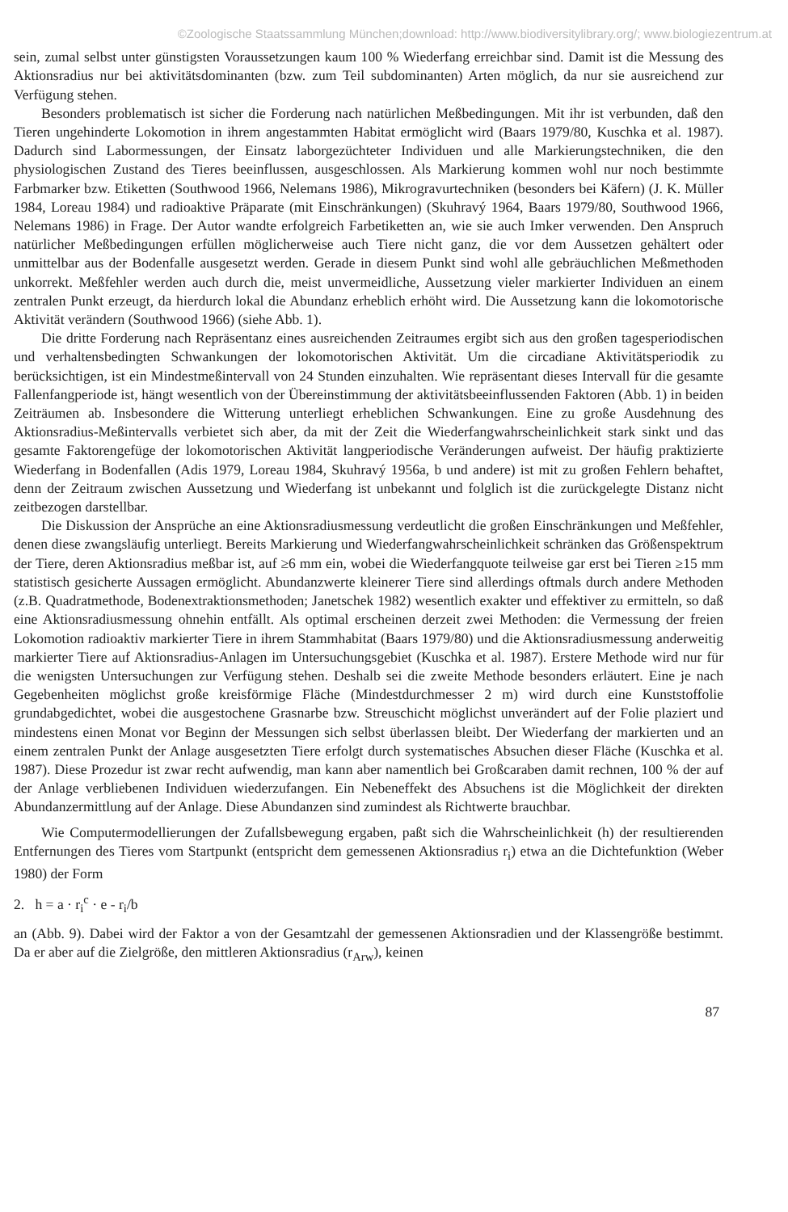©Zoologische Staatssammlung München;download: http://www.biodiversitylibrary.org/; www.biologiezentrum.at
sein, zumal selbst unter günstigsten Voraussetzungen kaum 100 % Wiederfang erreichbar sind. Damit ist die Messung des Aktionsradius nur bei aktivitätsdominanten (bzw. zum Teil subdominanten) Arten möglich, da nur sie ausreichend zur Verfügung stehen.
Besonders problematisch ist sicher die Forderung nach natürlichen Meßbedingungen. Mit ihr ist verbunden, daß den Tieren ungehinderte Lokomotion in ihrem angestammten Habitat ermöglicht wird (Baars 1979/80, Kuschka et al. 1987). Dadurch sind Labormessungen, der Einsatz laborgezüchteter Individuen und alle Markierungstechniken, die den physiologischen Zustand des Tieres beeinflussen, ausgeschlossen. Als Markierung kommen wohl nur noch bestimmte Farbmarker bzw. Etiketten (Southwood 1966, Nelemans 1986), Mikrogravurtechniken (besonders bei Käfern) (J. K. Müller 1984, Loreau 1984) und radioaktive Präparate (mit Einschränkungen) (Skuhravý 1964, Baars 1979/80, Southwood 1966, Nelemans 1986) in Frage. Der Autor wandte erfolgreich Farbetiketten an, wie sie auch Imker verwenden. Den Anspruch natürlicher Meßbedingungen erfüllen möglicherweise auch Tiere nicht ganz, die vor dem Aussetzen gehältert oder unmittelbar aus der Bodenfalle ausgesetzt werden. Gerade in diesem Punkt sind wohl alle gebräuchlichen Meßmethoden unkorrekt. Meßfehler werden auch durch die, meist unvermeidliche, Aussetzung vieler markierter Individuen an einem zentralen Punkt erzeugt, da hierdurch lokal die Abundanz erheblich erhöht wird. Die Aussetzung kann die lokomotorische Aktivität verändern (Southwood 1966) (siehe Abb. 1).
Die dritte Forderung nach Repräsentanz eines ausreichenden Zeitraumes ergibt sich aus den großen tagesperiodischen und verhaltensbedingten Schwankungen der lokomotorischen Aktivität. Um die circadiane Aktivitätsperiodik zu berücksichtigen, ist ein Mindestmeßintervall von 24 Stunden einzuhalten. Wie repräsentant dieses Intervall für die gesamte Fallenfangperiode ist, hängt wesentlich von der Übereinstimmung der aktivitätsbeeinflussenden Faktoren (Abb. 1) in beiden Zeiträumen ab. Insbesondere die Witterung unterliegt erheblichen Schwankungen. Eine zu große Ausdehnung des Aktionsradius-Meßintervalls verbietet sich aber, da mit der Zeit die Wiederfangwahrscheinlichkeit stark sinkt und das gesamte Faktorengefüge der lokomotorischen Aktivität langperiodische Veränderungen aufweist. Der häufig praktizierte Wiederfang in Bodenfallen (Adis 1979, Loreau 1984, Skuhravý 1956a, b und andere) ist mit zu großen Fehlern behaftet, denn der Zeitraum zwischen Aussetzung und Wiederfang ist unbekannt und folglich ist die zurückgelegte Distanz nicht zeitbezogen darstellbar.
Die Diskussion der Ansprüche an eine Aktionsradiusmessung verdeutlicht die großen Einschränkungen und Meßfehler, denen diese zwangsläufig unterliegt. Bereits Markierung und Wiederfangwahrscheinlichkeit schränken das Größenspektrum der Tiere, deren Aktionsradius meßbar ist, auf ≥6 mm ein, wobei die Wiederfangquote teilweise gar erst bei Tieren ≥15 mm statistisch gesicherte Aussagen ermöglicht. Abundanzwerte kleinerer Tiere sind allerdings oftmals durch andere Methoden (z.B. Quadratmethode, Bodenextraktionsmethoden; Janetschek 1982) wesentlich exakter und effektiver zu ermitteln, so daß eine Aktionsradiusmessung ohnehin entfällt. Als optimal erscheinen derzeit zwei Methoden: die Vermessung der freien Lokomotion radioaktiv markierter Tiere in ihrem Stammhabitat (Baars 1979/80) und die Aktionsradiusmessung anderweitig markierter Tiere auf Aktionsradius-Anlagen im Untersuchungsgebiet (Kuschka et al. 1987). Erstere Methode wird nur für die wenigsten Untersuchungen zur Verfügung stehen. Deshalb sei die zweite Methode besonders erläutert. Eine je nach Gegebenheiten möglichst große kreisförmige Fläche (Mindestdurchmesser 2 m) wird durch eine Kunststoffolie grundabgedichtet, wobei die ausgestochene Grasnarbe bzw. Streuschicht möglichst unverändert auf der Folie plaziert und mindestens einen Monat vor Beginn der Messungen sich selbst überlassen bleibt. Der Wiederfang der markierten und an einem zentralen Punkt der Anlage ausgesetzten Tiere erfolgt durch systematisches Absuchen dieser Fläche (Kuschka et al. 1987). Diese Prozedur ist zwar recht aufwendig, man kann aber namentlich bei Großcaraben damit rechnen, 100 % der auf der Anlage verbliebenen Individuen wiederzufangen. Ein Nebeneffekt des Absuchens ist die Möglichkeit der direkten Abundanzermittlung auf der Anlage. Diese Abundanzen sind zumindest als Richtwerte brauchbar.
Wie Computermodellierungen der Zufallsbewegung ergaben, paßt sich die Wahrscheinlichkeit (h) der resultierenden Entfernungen des Tieres vom Startpunkt (entspricht dem gemessenen Aktionsradius r<sub>i</sub>) etwa an die Dichtefunktion (Weber 1980) der Form
2. h = a · r<sub>i</sub><sup>c</sup> · e - r<sub>i</sub>/b
an (Abb. 9). Dabei wird der Faktor a von der Gesamtzahl der gemessenen Aktionsradien und der Klassengröße bestimmt. Da er aber auf die Zielgröße, den mittleren Aktionsradius (r<sub>Arw</sub>), keinen
87